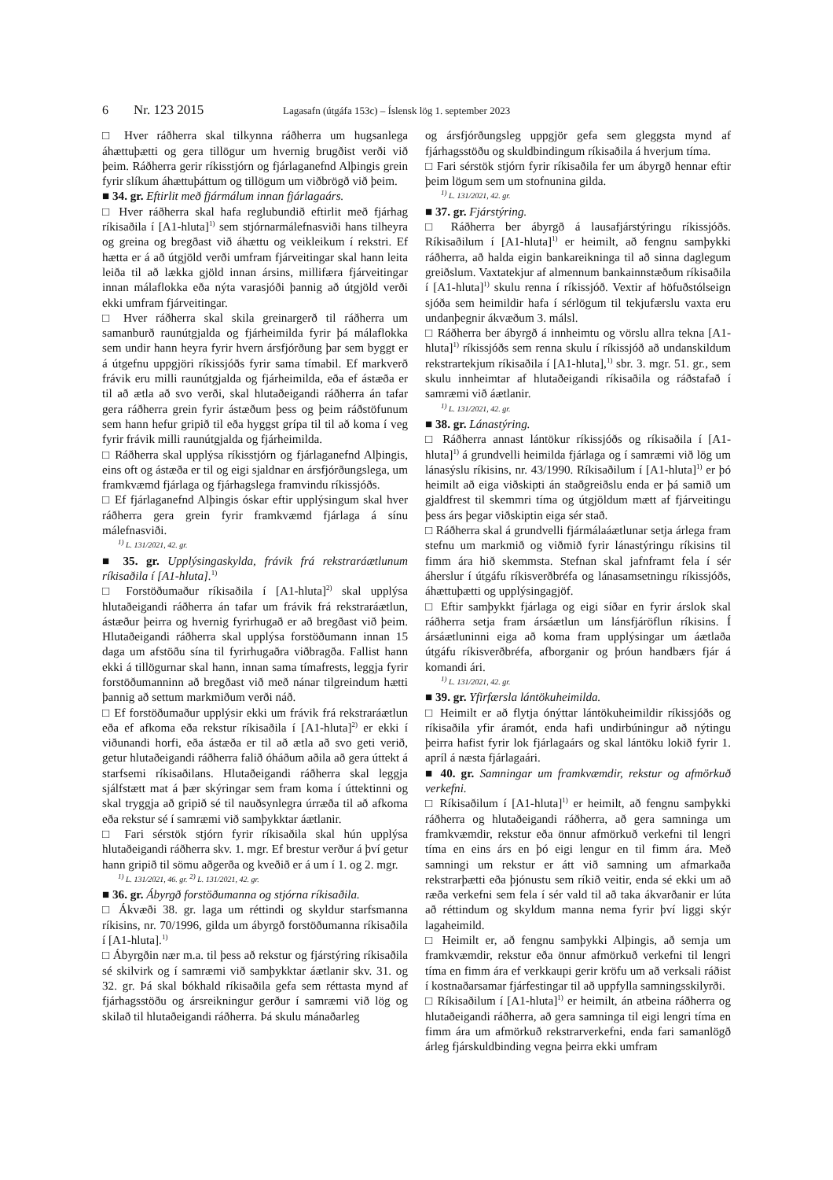6 Nr. 123 2015 Lagasafn (útgáfa 153c) – Íslensk lög 1. september 2023
□ Hver ráðherra skal tilkynna ráðherra um hugsanlega áhættuþætti og gera tillögur um hvernig brugðist verði við þeim. Ráðherra gerir ríkisstjórn og fjárlaganefnd Alþingis grein fyrir slíkum áhættuþáttum og tillögum um viðbrögð við þeim.
■ 34. gr. Eftirlit með fjármálum innan fjárlagaárs.
□ Hver ráðherra skal hafa reglubundið eftirlit með fjárhag ríkisaðila í [A1-hluta]<sup>1)</sup> sem stjórnarmálefnasviði hans tilheyra og greina og bregðast við áhættu og veikleikum í rekstri. Ef hætta er á að útgjöld verði umfram fjárveitingar skal hann leita leiða til að lækka gjöld innan ársins, millifæra fjárveitingar innan málaflokka eða nýta varasjóði þannig að útgjöld verði ekki umfram fjárveitingar.
□ Hver ráðherra skal skila greinargerð til ráðherra um samanburð raunútgjalda og fjárheimilda fyrir þá málaflokka sem undir hann heyra fyrir hvern ársfjórðung þar sem byggt er á útgefnu uppgjöri ríkissjóðs fyrir sama tímabil. Ef markverð frávik eru milli raunútgjalda og fjárheimilda, eða ef ástæða er til að ætla að svo verði, skal hlutaðeigandi ráðherra án tafar gera ráðherra grein fyrir ástæðum þess og þeim ráðstöfunum sem hann hefur gripið til eða hyggst grípa til til að koma í veg fyrir frávik milli raunútgjalda og fjárheimilda.
□ Ráðherra skal upplýsa ríkisstjórn og fjárlaganefnd Alþingis, eins oft og ástæða er til og eigi sjaldnar en ársfjórðungslega, um framkvæmd fjárlaga og fjárhagslega framvindu ríkissjóðs.
□ Ef fjárlaganefnd Alþingis óskar eftir upplýsingum skal hver ráðherra gera grein fyrir framkvæmd fjárlaga á sínu málefnasviði.
<sup>1)</sup> L. 131/2021, 42. gr.
■ 35. gr. Upplýsingaskylda, frávik frá rekstraráætlunum ríkisaðila í [A1-hluta].<sup>1)</sup>
□ Forstöðumaður ríkisaðila í [A1-hluta]<sup>2)</sup> skal upplýsa hlutaðeigandi ráðherra án tafar um frávik frá rekstraráætlun, ástæður þeirra og hvernig fyrirhugað er að bregðast við þeim. Hlutaðeigandi ráðherra skal upplýsa forstöðumann innan 15 daga um afstöðu sína til fyrirhugaðra viðbragða. Fallist hann ekki á tillögurnar skal hann, innan sama tímafrests, leggja fyrir forstöðumanninn að bregðast við með nánar tilgreindum hætti þannig að settum markmiðum verði náð.
□ Ef forstöðumaður upplýsir ekki um frávik frá rekstraráætlun eða ef afkoma eða rekstur ríkisaðila í [A1-hluta]<sup>2)</sup> er ekki í viðunandi horfi, eða ástæða er til að ætla að svo geti verið, getur hlutaðeigandi ráðherra falið óháðum aðila að gera úttekt á starfsemi ríkisaðilans. Hlutaðeigandi ráðherra skal leggja sjálfstætt mat á þær skýringar sem fram koma í úttektinni og skal tryggja að gripið sé til nauðsynlegra úrræða til að afkoma eða rekstur sé í samræmi við samþykktar áætlanir.
□ Fari sérstök stjórn fyrir ríkisaðila skal hún upplýsa hlutaðeigandi ráðherra skv. 1. mgr. Ef brestur verður á því getur hann gripið til sömu aðgerða og kveðið er á um í 1. og 2. mgr.
<sup>1)</sup> L. 131/2021, 46. gr. <sup>2)</sup> L. 131/2021, 42. gr.
■ 36. gr. Ábyrgð forstöðumanna og stjórna ríkisaðila.
□ Ákvæði 38. gr. laga um réttindi og skyldur starfsmanna ríkisins, nr. 70/1996, gilda um ábyrgð forstöðumanna ríkisaðila í [A1-hluta].<sup>1)</sup>
□ Ábyrgðin nær m.a. til þess að rekstur og fjárstýring ríkisaðila sé skilvirk og í samræmi við samþykktar áætlanir skv. 31. og 32. gr. Þá skal bókhald ríkisaðila gefa sem réttasta mynd af fjárhagsstöðu og ársreikningur gerður í samræmi við lög og skilað til hlutaðeigandi ráðherra. Þá skulu mánaðarleg
og ársfjórðungsleg uppgjör gefa sem gleggsta mynd af fjárhagsstöðu og skuldbindingum ríkisaðila á hverjum tíma.
□ Fari sérstök stjórn fyrir ríkisaðila fer um ábyrgð hennar eftir þeim lögum sem um stofnunina gilda.
<sup>1)</sup> L. 131/2021, 42. gr.
■ 37. gr. Fjárstýring.
□ Ráðherra ber ábyrgð á lausafjárstýringu ríkissjóðs. Ríkisaðilum í [A1-hluta]<sup>1)</sup> er heimilt, að fengnu samþykki ráðherra, að halda eigin bankareikninga til að sinna daglegum greiðslum. Vaxtatekjur af almennum bankainnstæðum ríkisaðila í [A1-hluta]<sup>1)</sup> skulu renna í ríkissjóð. Vextir af höfuðstólseign sjóða sem heimildir hafa í sérlögum til tekjufærslu vaxta eru undanþegnir ákvæðum 3. málsl.
□ Ráðherra ber ábyrgð á innheimtu og vörslu allra tekna [A1-hluta]<sup>1)</sup> ríkissjóðs sem renna skulu í ríkissjóð að undanskildum rekstrartekjum ríkisaðila í [A1-hluta],<sup>1)</sup> sbr. 3. mgr. 51. gr., sem skulu innheimtar af hlutaðeigandi ríkisaðila og ráðstafað í samræmi við áætlanir.
<sup>1)</sup> L. 131/2021, 42. gr.
■ 38. gr. Lánastýring.
□ Ráðherra annast lántökur ríkissjóðs og ríkisaðila í [A1-hluta]<sup>1)</sup> á grundvelli heimilda fjárlaga og í samræmi við lög um lánasýslu ríkisins, nr. 43/1990. Ríkisaðilum í [A1-hluta]<sup>1)</sup> er þó heimilt að eiga viðskipti án staðgreiðslu enda er þá samið um gjaldfrest til skemmri tíma og útgjöldum mætt af fjárveitingu þess árs þegar viðskiptin eiga sér stað.
□ Ráðherra skal á grundvelli fjármálaáætlunar setja árlega fram stefnu um markmið og viðmið fyrir lánastýringu ríkisins til fimm ára hið skemmsta. Stefnan skal jafnframt fela í sér áherslur í útgáfu ríkisverðbréfa og lánasamsetningu ríkissjóðs, áhættuþætti og upplýsingagjöf.
□ Eftir samþykkt fjárlaga og eigi síðar en fyrir árslok skal ráðherra setja fram ársáætlun um lánsfjáröflun ríkisins. Í ársáætluninni eiga að koma fram upplýsingar um áætlaða útgáfu ríkisverðbréfa, afborganir og þróun handbærs fjár á komandi ári.
<sup>1)</sup> L. 131/2021, 42. gr.
■ 39. gr. Yfirfærsla lántökuheimilda.
□ Heimilt er að flytja ónýttar lántökuheimildir ríkissjóðs og ríkisaðila yfir áramót, enda hafi undirbúningur að nýtingu þeirra hafist fyrir lok fjárlagaárs og skal lántöku lokið fyrir 1. apríl á næsta fjárlagaári.
■ 40. gr. Samningar um framkvæmdir, rekstur og afmörkuð verkefni.
□ Ríkisaðilum í [A1-hluta]<sup>1)</sup> er heimilt, að fengnu samþykki ráðherra og hlutaðeigandi ráðherra, að gera samninga um framkvæmdir, rekstur eða önnur afmörkuð verkefni til lengri tíma en eins árs en þó eigi lengur en til fimm ára. Með samningi um rekstur er átt við samning um afmarkaða rekstrarþætti eða þjónustu sem ríkið veitir, enda sé ekki um að ræða verkefni sem fela í sér vald til að taka ákvarðanir er lúta að réttindum og skyldum manna nema fyrir því liggi skýr lagaheimild.
□ Heimilt er, að fengnu samþykki Alþingis, að semja um framkvæmdir, rekstur eða önnur afmörkuð verkefni til lengri tíma en fimm ára ef verkkaupi gerir kröfu um að verksali ráðist í kostnaðarsamar fjárfestingar til að uppfylla samningsskilyrði.
□ Ríkisaðilum í [A1-hluta]<sup>1)</sup> er heimilt, án atbeina ráðherra og hlutaðeigandi ráðherra, að gera samninga til eigi lengri tíma en fimm ára um afmörkuð rekstrarverkefni, enda fari samanlögð árleg fjárskuldbinding vegna þeirra ekki umfram